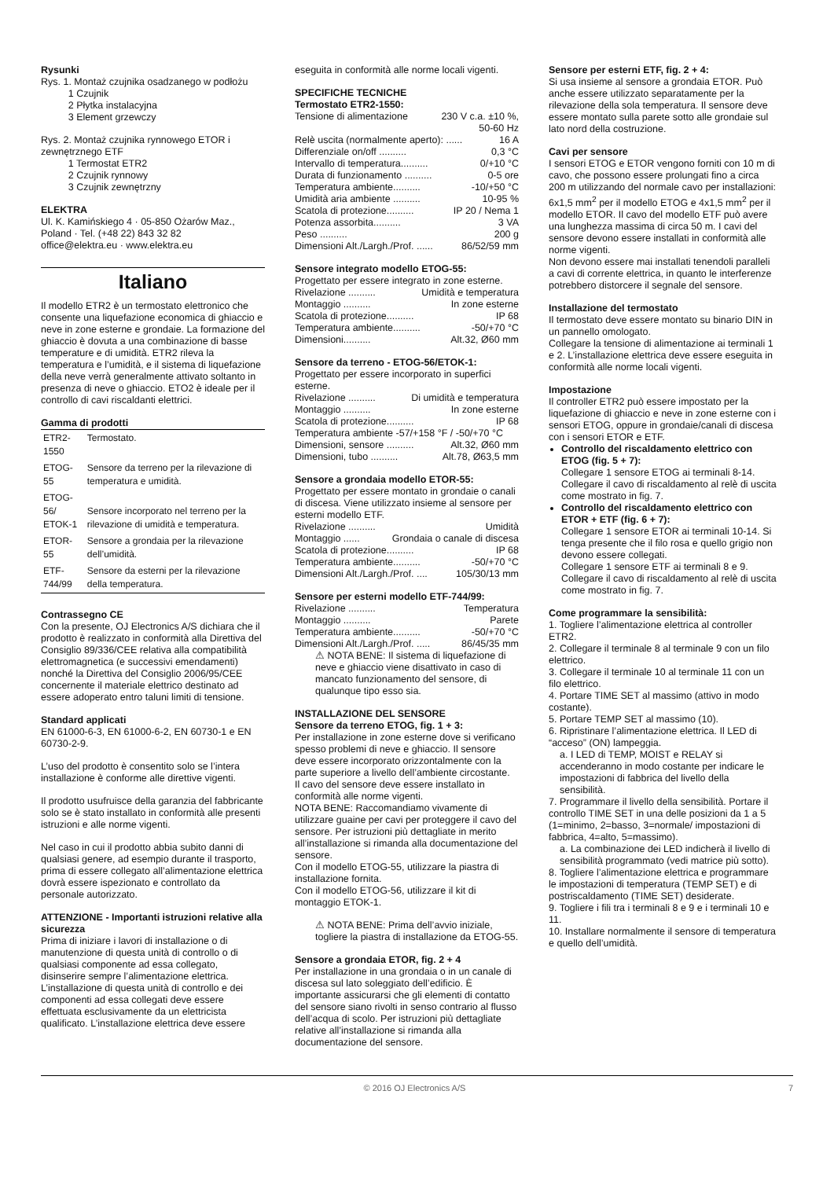Rysunki
Rys. 1. Montaż czujnika osadzanego w podłożu
1 Czujnik
2 Płytka instalacyjna
3 Element grzewczy
Rys. 2. Montaż czujnika rynnowego ETOR i zewnętrznego ETF
1 Termostat ETR2
2 Czujnik rynnowy
3 Czujnik zewnętrzny
ELEKTRA
Ul. K. Kamińskiego 4 · 05-850 Ożarów Maz., Poland · Tel. (+48 22) 843 32 82
office@elektra.eu · www.elektra.eu
Italiano
Il modello ETR2 è un termostato elettronico che consente una liquefazione economica di ghiaccio e neve in zone esterne e grondaie. La formazione del ghiaccio è dovuta a una combinazione di basse temperature e di umidità. ETR2 rileva la temperatura e l’umidità, e il sistema di liquefazione della neve verrà generalmente attivato soltanto in presenza di neve o ghiaccio. ETO2 è ideale per il controllo di cavi riscaldanti elettrici.
Gamma di prodotti
| ETR2-1550 | Termostato. |
| ETOG-55 | Sensore da terreno per la rilevazione di temperatura e umidità. |
| ETOG-56/ ETOK-1 | Sensore incorporato nel terreno per la rilevazione di umidità e temperatura. |
| ETOR-55 | Sensore a grondaia per la rilevazione dell’umidità. |
| ETF-744/99 | Sensore da esterni per la rilevazione della temperatura. |
Contrassegno CE
Con la presente, OJ Electronics A/S dichiara che il prodotto è realizzato in conformità alla Direttiva del Consiglio 89/336/CEE relativa alla compatibilità elettromagnetica (e successivi emendamenti) nonché la Direttiva del Consiglio 2006/95/CEE concernente il materiale elettrico destinato ad essere adoperato entro taluni limiti di tensione.
Standard applicati
EN 61000-6-3, EN 61000-6-2, EN 60730-1 e EN 60730-2-9.
L’uso del prodotto è consentito solo se l’intera installazione è conforme alle direttive vigenti.
Il prodotto usufruisce della garanzia del fabbricante solo se è stato installato in conformità alle presenti istruzioni e alle norme vigenti.
Nel caso in cui il prodotto abbia subito danni di qualsiasi genere, ad esempio durante il trasporto, prima di essere collegato all’alimentazione elettrica dovrà essere ispezionato e controllato da personale autorizzato.
ATTENZIONE - Importanti istruzioni relative alla sicurezza
Prima di iniziare i lavori di installazione o di manutenzione di questa unità di controllo o di qualsiasi componente ad essa collegato, disinserire sempre l’alimentazione elettrica. L’installazione di questa unità di controllo e dei componenti ad essa collegati deve essere effettuata esclusivamente da un elettricista qualificato. L’installazione elettrica deve essere
eseguita in conformità alle norme locali vigenti.
SPECIFICHE TECNICHE
Termostato ETR2-1550:
Tensione di alimentazione 230 V c.a. ±10 %,
50-60 Hz
Relè uscita (normalmente aperto): ...... 16 A
Differenziale on/off .......... 0,3 °C
Intervallo di temperatura.......... 0/+10 °C
Durata di funzionamento .......... 0-5 ore
Temperatura ambiente.......... -10/+50 °C
Umidità aria ambiente .......... 10-95 %
Scatola di protezione.......... IP 20 / Nema 1
Potenza assorbita.......... 3 VA
Peso .......... 200 g
Dimensioni Alt./Largh./Prof. ...... 86/52/59 mm
Sensore integrato modello ETOG-55:
Progettato per essere integrato in zone esterne.
Rivelazione .......... Umidità e temperatura
Montaggio .......... In zone esterne
Scatola di protezione.......... IP 68
Temperatura ambiente.......... -50/+70 °C
Dimensioni.......... Alt.32, Ø60 mm
Sensore da terreno - ETOG-56/ETOK-1:
Progettato per essere incorporato in superfici esterne.
Rivelazione .......... Di umidità e temperatura
Montaggio .......... In zone esterne
Scatola di protezione.......... IP 68
Temperatura ambiente -57/+158 °F / -50/+70 °C
Dimensioni, sensore .......... Alt.32, Ø60 mm
Dimensioni, tubo .......... Alt.78, Ø63,5 mm
Sensore a grondaia modello ETOR-55:
Progettato per essere montato in grondaie o canali di discesa. Viene utilizzato insieme al sensore per esterni modello ETF.
Rivelazione .......... Umidità
Montaggio ...... Grondaia o canale di discesa
Scatola di protezione.......... IP 68
Temperatura ambiente.......... -50/+70 °C
Dimensioni Alt./Largh./Prof. .... 105/30/13 mm
Sensore per esterni modello ETF-744/99:
Rivelazione .......... Temperatura
Montaggio .......... Parete
Temperatura ambiente.......... -50/+70 °C
Dimensioni Alt./Largh./Prof. ..... 86/45/35 mm
⚠ NOTA BENE: Il sistema di liquefazione di neve e ghiaccio viene disattivato in caso di mancato funzionamento del sensore, di qualunque tipo esso sia.
INSTALLAZIONE DEL SENSORE
Sensore da terreno ETOG, fig. 1 + 3:
Per installazione in zone esterne dove si verificano spesso problemi di neve e ghiaccio. Il sensore deve essere incorporato orizzontalmente con la parte superiore a livello dell’ambiente circostante.
Il cavo del sensore deve essere installato in conformità alle norme vigenti.
NOTA BENE: Raccomandiamo vivamente di utilizzare guaine per cavi per proteggere il cavo del sensore. Per istruzioni più dettagliate in merito all’installazione si rimanda alla documentazione del sensore.
Con il modello ETOG-55, utilizzare la piastra di installazione fornita.
Con il modello ETOG-56, utilizzare il kit di montaggio ETOK-1.
⚠ NOTA BENE: Prima dell’avvio iniziale, togliere la piastra di installazione da ETOG-55.
Sensore a grondaia ETOR, fig. 2 + 4
Per installazione in una grondaia o in un canale di discesa sul lato soleggiato dell’edificio. È importante assicurarsi che gli elementi di contatto del sensore siano rivolti in senso contrario al flusso dell’acqua di scolo. Per istruzioni più dettagliate relative all’installazione si rimanda alla documentazione del sensore.
Sensore per esterni ETF, fig. 2 + 4:
Si usa insieme al sensore a grondaia ETOR. Può anche essere utilizzato separatamente per la rilevazione della sola temperatura. Il sensore deve essere montato sulla parete sotto alle grondaie sul lato nord della costruzione.
Cavi per sensore
I sensori ETOG e ETOR vengono forniti con 10 m di cavo, che possono essere prolungati fino a circa 200 m utilizzando del normale cavo per installazioni: 6x1,5 mm<sup>2</sup> per il modello ETOG e 4x1,5 mm<sup>2</sup> per il modello ETOR. Il cavo del modello ETF può avere una lunghezza massima di circa 50 m. I cavi del sensore devono essere installati in conformità alle norme vigenti.
Non devono essere mai installati tenendoli paralleli a cavi di corrente elettrica, in quanto le interferenze potrebbero distorcere il segnale del sensore.
Installazione del termostato
Il termostato deve essere montato su binario DIN in un pannello omologato.
Collegare la tensione di alimentazione ai terminali 1 e 2. L’installazione elettrica deve essere eseguita in conformità alle norme locali vigenti.
Impostazione
Il controller ETR2 può essere impostato per la liquefazione di ghiaccio e neve in zone esterne con i sensori ETOG, oppure in grondaie/canali di discesa con i sensori ETOR e ETF.
Controllo del riscaldamento elettrico con ETOG (fig. 5 + 7):
Collegare 1 sensore ETOG ai terminali 8-14. Collegare il cavo di riscaldamento al relè di uscita come mostrato in fig. 7.
Controllo del riscaldamento elettrico con ETOR + ETF (fig. 6 + 7):
Collegare 1 sensore ETOR ai terminali 10-14. Si tenga presente che il filo rosa e quello grigio non devono essere collegati.
Collegare 1 sensore ETF ai terminali 8 e 9. Collegare il cavo di riscaldamento al relè di uscita come mostrato in fig. 7.
Come programmare la sensibilità:
1. Togliere l’alimentazione elettrica al controller ETR2.
2. Collegare il terminale 8 al terminale 9 con un filo elettrico.
3. Collegare il terminale 10 al terminale 11 con un filo elettrico.
4. Portare TIME SET al massimo (attivo in modo costante).
5. Portare TEMP SET al massimo (10).
6. Ripristinare l’alimentazione elettrica. Il LED di “acceso” (ON) lampeggia.
a. I LED di TEMP, MOIST e RELAY si accenderanno in modo costante per indicare le impostazioni di fabbrica del livello della sensibilità.
7. Programmare il livello della sensibilità. Portare il controllo TIME SET in una delle posizioni da 1 a 5 (1=minimo, 2=basso, 3=normale/ impostazioni di fabbrica, 4=alto, 5=massimo).
a. La combinazione dei LED indicherà il livello di sensibilità programmato (vedi matrice più sotto).
8. Togliere l’alimentazione elettrica e programmare le impostazioni di temperatura (TEMP SET) e di postriscaldamento (TIME SET) desiderate.
9. Togliere i fili tra i terminali 8 e 9 e i terminali 10 e 11.
10. Installare normalmente il sensore di temperatura e quello dell’umidità.
© 2016 OJ Electronics A/S 7